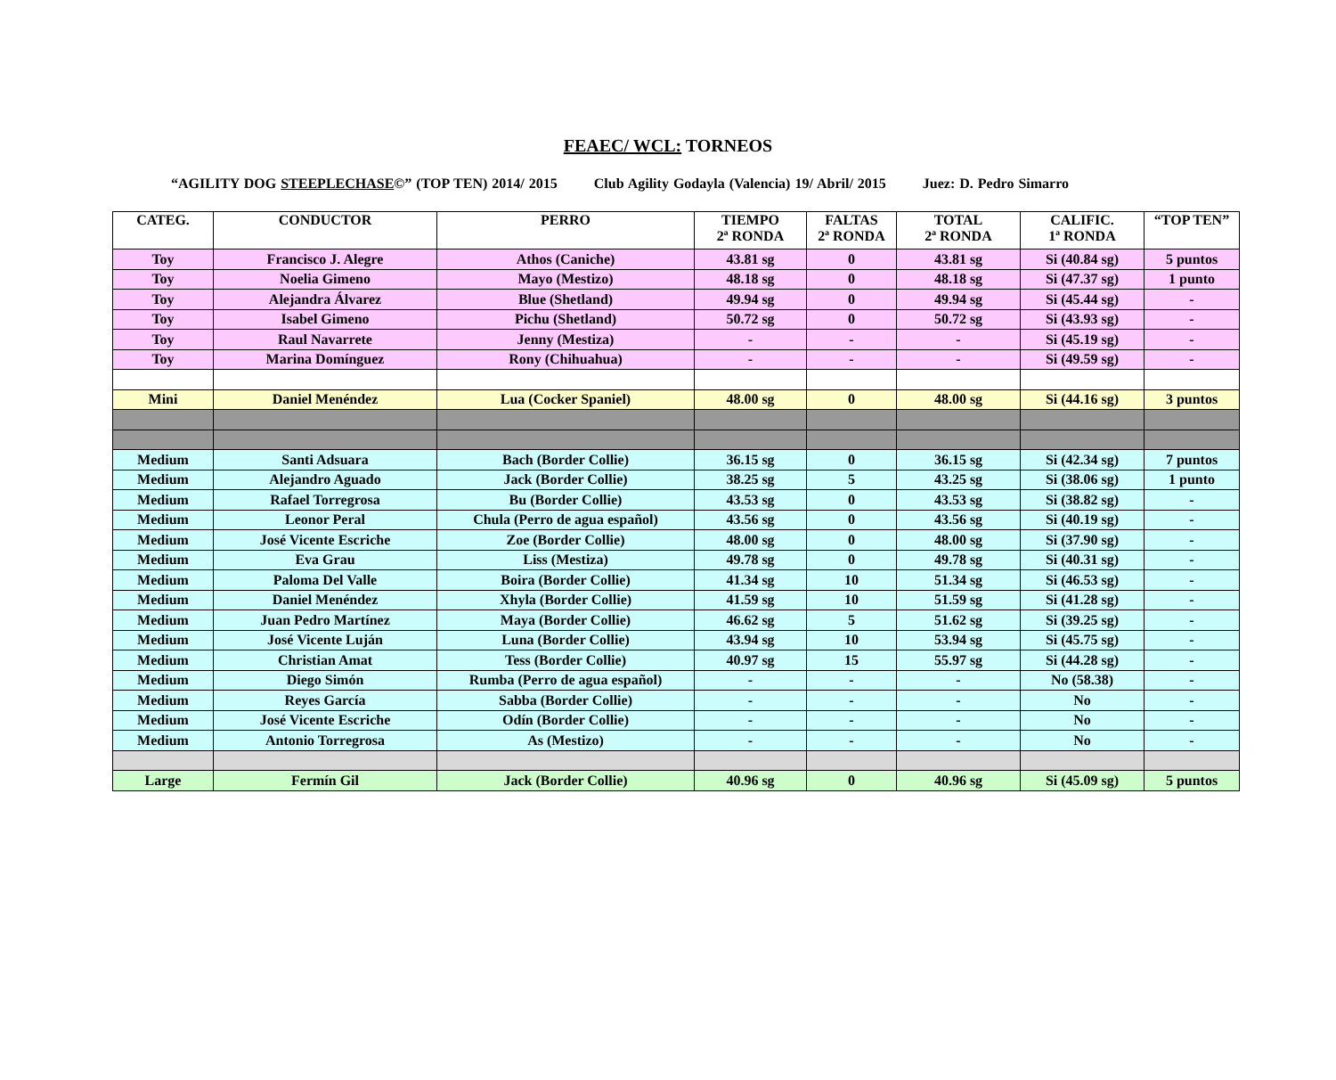FEAEC/ WCL: TORNEOS
“AGILITY DOG STEEPLECHASE©” (TOP TEN) 2014/ 2015 Club Agility Godayla (Valencia) 19/ Abril/ 2015 Juez: D. Pedro Simarro
| CATEG. | CONDUCTOR | PERRO | TIEMPO 2ª RONDA | FALTAS 2ª RONDA | TOTAL 2ª RONDA | CALIFIC. 1ª RONDA | “TOP TEN” |
| --- | --- | --- | --- | --- | --- | --- | --- |
| Toy | Francisco J. Alegre | Athos (Caniche) | 43.81 sg | 0 | 43.81 sg | Si (40.84 sg) | 5 puntos |
| Toy | Noelia Gimeno | Mayo (Mestizo) | 48.18 sg | 0 | 48.18 sg | Si (47.37 sg) | 1 punto |
| Toy | Alejandra Álvarez | Blue (Shetland) | 49.94 sg | 0 | 49.94 sg | Si (45.44 sg) | - |
| Toy | Isabel Gimeno | Pichu (Shetland) | 50.72 sg | 0 | 50.72 sg | Si (43.93 sg) | - |
| Toy | Raul Navarrete | Jenny (Mestiza) | - | - | - | Si (45.19 sg) | - |
| Toy | Marina Domínguez | Rony (Chihuahua) | - | - | - | Si (49.59 sg) | - |
| Mini | Daniel Menéndez | Lua (Cocker Spaniel) | 48.00 sg | 0 | 48.00 sg | Si (44.16 sg) | 3 puntos |
| Medium | Santi Adsuara | Bach (Border Collie) | 36.15 sg | 0 | 36.15 sg | Si (42.34 sg) | 7 puntos |
| Medium | Alejandro Aguado | Jack (Border Collie) | 38.25 sg | 5 | 43.25 sg | Si (38.06 sg) | 1 punto |
| Medium | Rafael Torregrosa | Bu (Border Collie) | 43.53 sg | 0 | 43.53 sg | Si (38.82 sg) | - |
| Medium | Leonor Peral | Chula (Perro de agua español) | 43.56 sg | 0 | 43.56 sg | Si (40.19 sg) | - |
| Medium | José Vicente Escriche | Zoe (Border Collie) | 48.00 sg | 0 | 48.00 sg | Si (37.90 sg) | - |
| Medium | Eva Grau | Liss (Mestiza) | 49.78 sg | 0 | 49.78 sg | Si (40.31 sg) | - |
| Medium | Paloma Del Valle | Boira (Border Collie) | 41.34 sg | 10 | 51.34 sg | Si (46.53 sg) | - |
| Medium | Daniel Menéndez | Xhyla (Border Collie) | 41.59 sg | 10 | 51.59 sg | Si (41.28 sg) | - |
| Medium | Juan Pedro Martínez | Maya (Border Collie) | 46.62 sg | 5 | 51.62 sg | Si (39.25 sg) | - |
| Medium | José Vicente Luján | Luna (Border Collie) | 43.94 sg | 10 | 53.94 sg | Si (45.75 sg) | - |
| Medium | Christian Amat | Tess (Border Collie) | 40.97 sg | 15 | 55.97 sg | Si (44.28 sg) | - |
| Medium | Diego Simón | Rumba (Perro de agua español) | - | - | - | No (58.38) | - |
| Medium | Reyes García | Sabba (Border Collie) | - | - | - | No | - |
| Medium | José Vicente Escriche | Odín (Border Collie) | - | - | - | No | - |
| Medium | Antonio Torregrosa | As (Mestizo) | - | - | - | No | - |
| Large | Fermín Gil | Jack (Border Collie) | 40.96 sg | 0 | 40.96 sg | Si (45.09 sg) | 5 puntos |